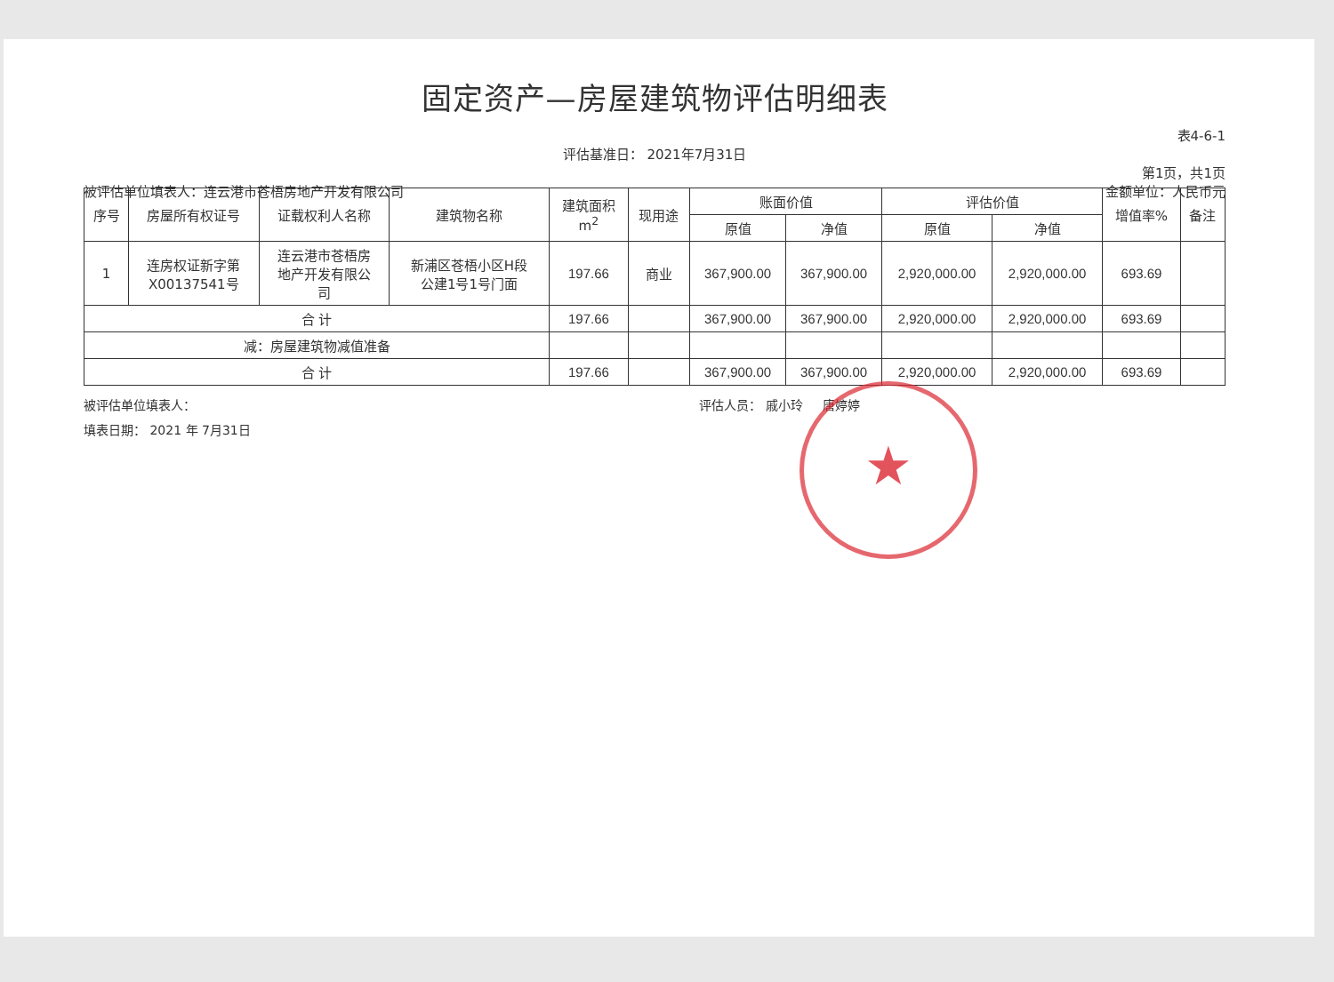固定资产—房屋建筑物评估明细表
表4-6-1
评估基准日： 2021年7月31日
第1页，共1页
被评估单位填表人：连云港市苍梧房地产开发有限公司 金额单位：人民币元
| 序号 | 房屋所有权证号 | 证载权利人名称 | 建筑物名称 | 建筑面积 m<sup>2</sup> | 现用途 | 账面价值 | | 评估价值 | | 增值率% | 备注 |
| --- | --- | --- | --- | --- | --- | --- | --- | --- | --- | --- | --- |
| | | | | | | 原值 | 净值 | 原值 | 净值 | | |
| 1 | 连房权证新字第 X00137541号 | 连云港市苍梧房 地产开发有限公 司 | 新浦区苍梧小区H段 公建1号1号门面 | 197.66 | 商业 | 367,900.00 | 367,900.00 | 2,920,000.00 | 2,920,000.00 | 693.69 | |
| 合 计 | | | | 197.66 | | 367,900.00 | 367,900.00 | 2,920,000.00 | 2,920,000.00 | 693.69 | |
| 减：房屋建筑物减值准备 | | | | | | | | | | | |
| 合 计 | | | | 197.66 | | 367,900.00 | 367,900.00 | 2,920,000.00 | 2,920,000.00 | 693.69 | |
被评估单位填表人： 评估人员： 戚小玲 唐婷婷
填表日期： 2021 年 7月31日
★